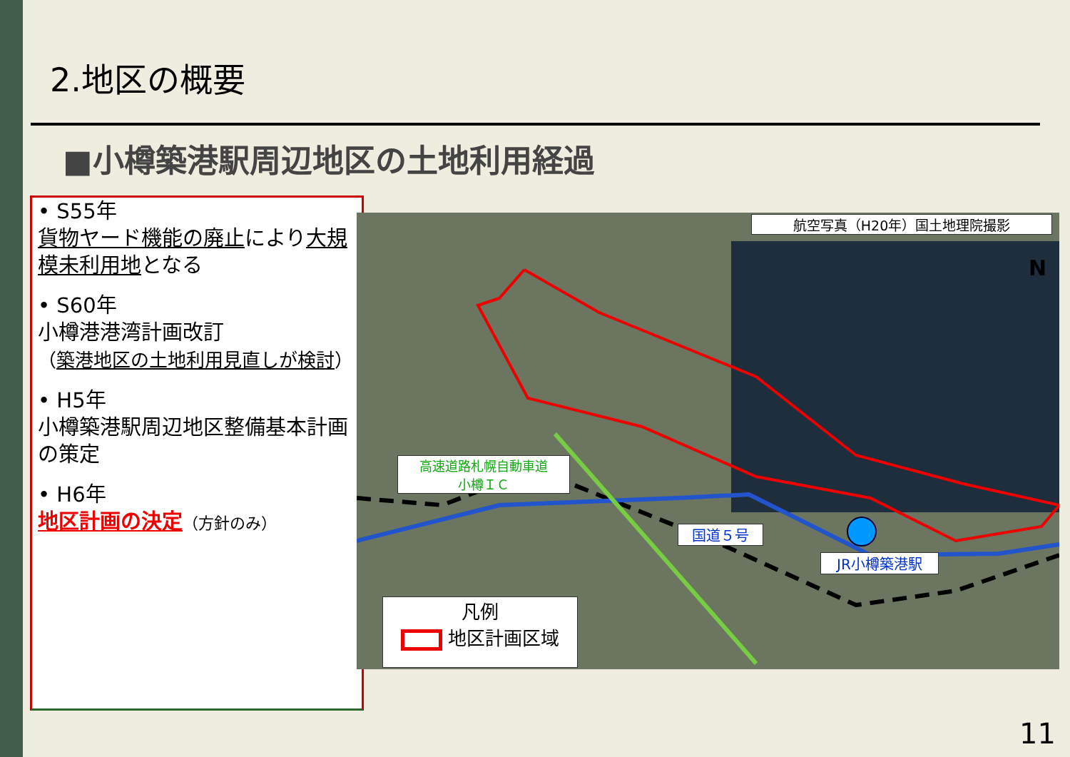2.地区の概要
■小樽築港駅周辺地区の土地利用経過
• S55年
貨物ヤード機能の廃止により大規模未利用地となる
• S60年
小樽港港湾計画改訂
（築港地区の土地利用見直しが検討）
• H5年
小樽築港駅周辺地区整備基本計画の策定
• H6年
地区計画の決定（方針のみ）
航空写真（H20年）国土地理院撮影
高速道路札幌自動車道
小樽ＩＣ
国道５号
JR小樽築港駅
凡例
地区計画区域
N
11